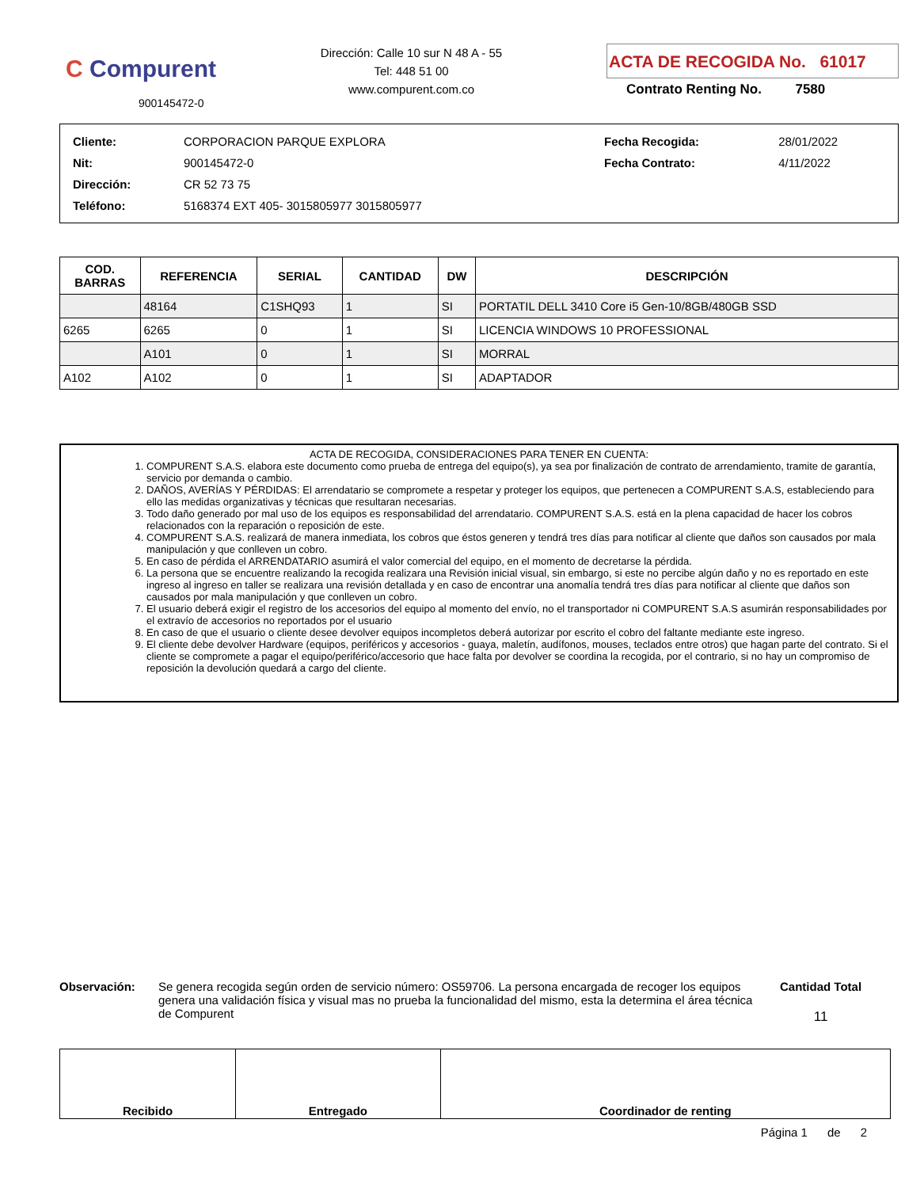C Compurent
900145472-0
Dirección: Calle 10 sur N 48 A - 55
Tel: 448 51 00
www.compurent.com.co
ACTA DE RECOGIDA No. 61017
Contrato Renting No. 7580
| Cliente: | CORPORACION PARQUE EXPLORA | Fecha Recogida: | 28/01/2022 |
| Nit: | 900145472-0 | Fecha Contrato: | 4/11/2022 |
| Dirección: | CR 52 73 75 | | |
| Teléfono: | 5168374 EXT 405- 3015805977 3015805977 | | |
| COD. BARRAS | REFERENCIA | SERIAL | CANTIDAD | DW | DESCRIPCIÓN |
| --- | --- | --- | --- | --- | --- |
| | 48164 | C1SHQ93 | 1 | SI | PORTATIL DELL 3410 Core i5 Gen-10/8GB/480GB SSD |
| 6265 | 6265 | 0 | 1 | SI | LICENCIA WINDOWS 10 PROFESSIONAL |
| | A101 | 0 | 1 | SI | MORRAL |
| A102 | A102 | 0 | 1 | SI | ADAPTADOR |
ACTA DE RECOGIDA, CONSIDERACIONES PARA TENER EN CUENTA:
1. COMPURENT S.A.S. elabora este documento como prueba de entrega del equipo(s), ya sea por finalización de contrato de arrendamiento, tramite de garantía, servicio por demanda o cambio.
2. DAÑOS, AVERÍAS Y PÉRDIDAS: El arrendatario se compromete a respetar y proteger los equipos, que pertenecen a COMPURENT S.A.S, estableciendo para ello las medidas organizativas y técnicas que resultaran necesarias.
3. Todo daño generado por mal uso de los equipos es responsabilidad del arrendatario. COMPURENT S.A.S. está en la plena capacidad de hacer los cobros relacionados con la reparación o reposición de este.
4. COMPURENT S.A.S. realizará de manera inmediata, los cobros que éstos generen y tendrá tres días para notificar al cliente que daños son causados por mala manipulación y que conlleven un cobro.
5. En caso de pérdida el ARRENDATARIO asumirá el valor comercial del equipo, en el momento de decretarse la pérdida.
6. La persona que se encuentre realizando la recogida realizara una Revisión inicial visual, sin embargo, si este no percibe algún daño y no es reportado en este ingreso al ingreso en taller se realizara una revisión detallada y en caso de encontrar una anomalía tendrá tres días para notificar al cliente que daños son causados por mala manipulación y que conlleven un cobro.
7. El usuario deberá exigir el registro de los accesorios del equipo al momento del envío, no el transportador ni COMPURENT S.A.S asumirán responsabilidades por el extravío de accesorios no reportados por el usuario
8. En caso de que el usuario o cliente desee devolver equipos incompletos deberá autorizar por escrito el cobro del faltante mediante este ingreso.
9. El cliente debe devolver Hardware (equipos, periféricos y accesorios - guaya, maletín, audífonos, mouses, teclados entre otros) que hagan parte del contrato. Si el cliente se compromete a pagar el equipo/periférico/accesorio que hace falta por devolver se coordina la recogida, por el contrario, si no hay un compromiso de reposición la devolución quedará a cargo del cliente.
Observación: Se genera recogida según orden de servicio número: OS59706. La persona encargada de recoger los equipos genera una validación física y visual mas no prueba la funcionalidad del mismo, esta la determina el área técnica de Compurent
Cantidad Total
11
| Recibido | Entregado | Coordinador de renting |
Página 1 de 2